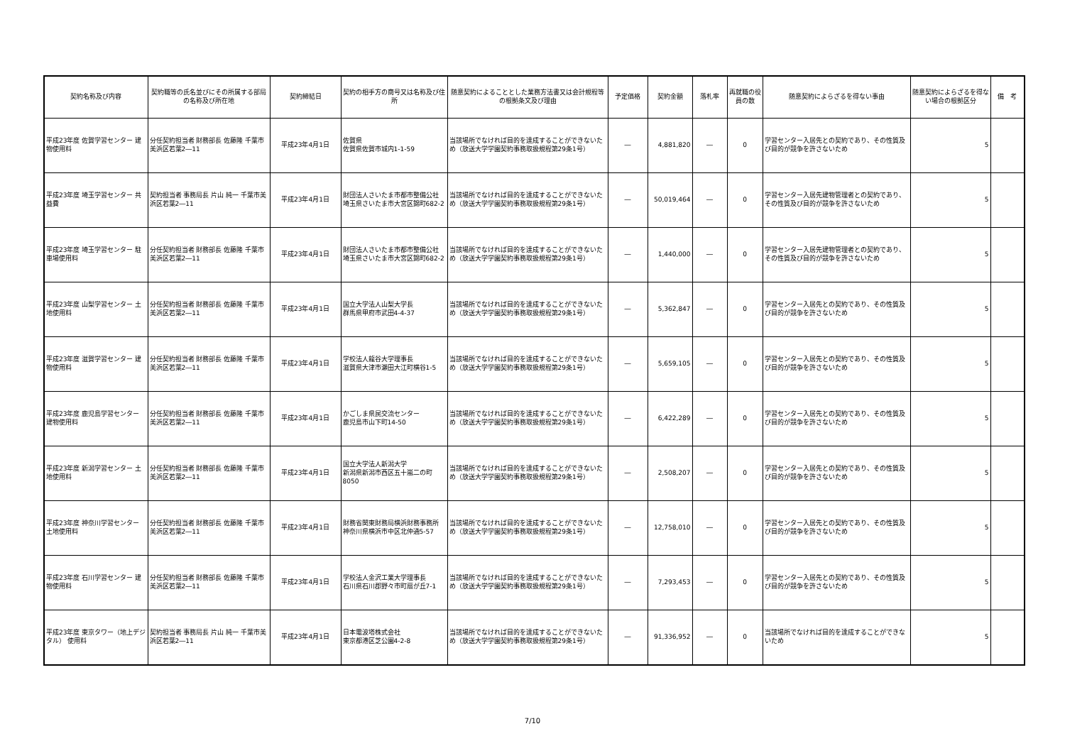| 契約名称及び内容 | 契約職等の氏名並びにその所属する部局の名称及び所在地 | 契約締結日 | 契約の相手方の商号又は名称及び住所 | 随意契約によることとした業務方法書又は会計規程等の根拠条文及び理由 | 予定価格 | 契約金額 | 落札率 | 再就職の役員の数 | 随意契約によらざるを得ない事由 | 随意契約によらざるを得ない場合の根拠区分 | 備 考 |
| --- | --- | --- | --- | --- | --- | --- | --- | --- | --- | --- | --- |
| 平成23年度 佐賀学習センター 建物使用料 | 分任契約担当者 財務部長 佐藤隆 千葉市美浜区若葉2―11 | 平成23年4月1日 | 佐賀県 佐賀県佐賀市城内1-1-59 | 当該場所でなければ目的を達成することができないため（放送大学学園契約事務取扱規程第29条1号） | ― | 4,881,820 | ― | 0 | 学習センター入居先との契約であり、その性質及び目的が競争を許さないため | 5 | |
| 平成23年度 埼玉学習センター 共益費 | 契約担当者 事務局長 片山 純一 千葉市美浜区若葉2―11 | 平成23年4月1日 | 財団法人さいたま市都市整備公社 埼玉県さいたま市大宮区錦町682-2 | 当該場所でなければ目的を達成することができないため（放送大学学園契約事務取扱規程第29条1号） | ― | 50,019,464 | ― | 0 | 学習センター入居先建物管理者との契約であり、その性質及び目的が競争を許さないため | 5 | |
| 平成23年度 埼玉学習センター 駐車場使用料 | 分任契約担当者 財務部長 佐藤隆 千葉市美浜区若葉2―11 | 平成23年4月1日 | 財団法人さいたま市都市整備公社 埼玉県さいたま市大宮区錦町682-2 | 当該場所でなければ目的を達成することができないため（放送大学学園契約事務取扱規程第29条1号） | ― | 1,440,000 | ― | 0 | 学習センター入居先建物管理者との契約であり、その性質及び目的が競争を許さないため | 5 | |
| 平成23年度 山梨学習センター 土地使用料 | 分任契約担当者 財務部長 佐藤隆 千葉市美浜区若葉2―11 | 平成23年4月1日 | 国立大学法人山梨大学長 群馬県甲府市武田4-4-37 | 当該場所でなければ目的を達成することができないため（放送大学学園契約事務取扱規程第29条1号） | ― | 5,362,847 | ― | 0 | 学習センター入居先との契約であり、その性質及び目的が競争を許さないため | 5 | |
| 平成23年度 滋賀学習センター 建物使用料 | 分任契約担当者 財務部長 佐藤隆 千葉市美浜区若葉2―11 | 平成23年4月1日 | 学校法人龍谷大学理事長 滋賀県大津市瀬田大江町横谷1-5 | 当該場所でなければ目的を達成することができないため（放送大学学園契約事務取扱規程第29条1号） | ― | 5,659,105 | ― | 0 | 学習センター入居先との契約であり、その性質及び目的が競争を許さないため | 5 | |
| 平成23年度 鹿児島学習センター 建物使用料 | 分任契約担当者 財務部長 佐藤隆 千葉市美浜区若葉2―11 | 平成23年4月1日 | かごしま県民交流センター 鹿児島市山下町14-50 | 当該場所でなければ目的を達成することができないため（放送大学学園契約事務取扱規程第29条1号） | ― | 6,422,289 | ― | 0 | 学習センター入居先との契約であり、その性質及び目的が競争を許さないため | 5 | |
| 平成23年度 新潟学習センター 土地使用料 | 分任契約担当者 財務部長 佐藤隆 千葉市美浜区若葉2―11 | 平成23年4月1日 | 国立大学法人新潟大学 新潟県新潟市西区五十嵐二の町8050 | 当該場所でなければ目的を達成することができないため（放送大学学園契約事務取扱規程第29条1号） | ― | 2,508,207 | ― | 0 | 学習センター入居先との契約であり、その性質及び目的が競争を許さないため | 5 | |
| 平成23年度 神奈川学習センター 土地使用料 | 分任契約担当者 財務部長 佐藤隆 千葉市美浜区若葉2―11 | 平成23年4月1日 | 財務省関東財務局横浜財務事務所 神奈川県横浜市中区北仲通5-57 | 当該場所でなければ目的を達成することができないため（放送大学学園契約事務取扱規程第29条1号） | ― | 12,758,010 | ― | 0 | 学習センター入居先との契約であり、その性質及び目的が競争を許さないため | 5 | |
| 平成23年度 石川学習センター 建物使用料 | 分任契約担当者 財務部長 佐藤隆 千葉市美浜区若葉2―11 | 平成23年4月1日 | 学校法人金沢工業大学理事長 石川県石川郡野々市町扇が丘7-1 | 当該場所でなければ目的を達成することができないため（放送大学学園契約事務取扱規程第29条1号） | ― | 7,293,453 | ― | 0 | 学習センター入居先との契約であり、その性質及び目的が競争を許さないため | 5 | |
| 平成23年度 東京タワー（地上デジタル） 使用料 | 契約担当者 事務局長 片山 純一 千葉市美浜区若葉2―11 | 平成23年4月1日 | 日本電波塔株式会社 東京都港区芝公園4-2-8 | 当該場所でなければ目的を達成することができないため（放送大学学園契約事務取扱規程第29条1号） | ― | 91,336,952 | ― | 0 | 当該場所でなければ目的を達成することができないため | 5 | |
7/10